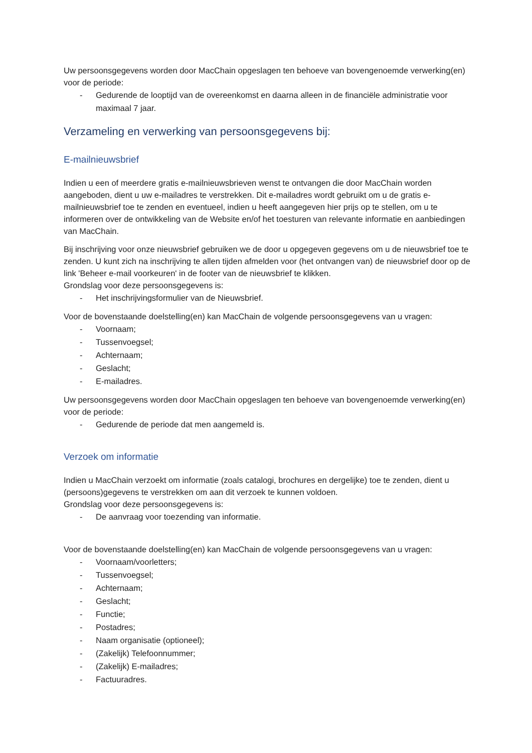Uw persoonsgegevens worden door MacChain opgeslagen ten behoeve van bovengenoemde verwerking(en) voor de periode:
- Gedurende de looptijd van de overeenkomst en daarna alleen in de financiële administratie voor maximaal 7 jaar.
Verzameling en verwerking van persoonsgegevens bij:
E-mailnieuwsbrief
Indien u een of meerdere gratis e-mailnieuwsbrieven wenst te ontvangen die door MacChain worden aangeboden, dient u uw e-mailadres te verstrekken. Dit e-mailadres wordt gebruikt om u de gratis e-mailnieuwsbrief toe te zenden en eventueel, indien u heeft aangegeven hier prijs op te stellen, om u te informeren over de ontwikkeling van de Website en/of het toesturen van relevante informatie en aanbiedingen van MacChain.
Bij inschrijving voor onze nieuwsbrief gebruiken we de door u opgegeven gegevens om u de nieuwsbrief toe te zenden. U kunt zich na inschrijving te allen tijden afmelden voor (het ontvangen van) de nieuwsbrief door op de link 'Beheer e-mail voorkeuren' in de footer van de nieuwsbrief te klikken.
Grondslag voor deze persoonsgegevens is:
- Het inschrijvingsformulier van de Nieuwsbrief.
Voor de bovenstaande doelstelling(en) kan MacChain de volgende persoonsgegevens van u vragen:
- Voornaam;
- Tussenvoegsel;
- Achternaam;
- Geslacht;
- E-mailadres.
Uw persoonsgegevens worden door MacChain opgeslagen ten behoeve van bovengenoemde verwerking(en) voor de periode:
- Gedurende de periode dat men aangemeld is.
Verzoek om informatie
Indien u MacChain verzoekt om informatie (zoals catalogi, brochures en dergelijke) toe te zenden, dient u (persoons)gegevens te verstrekken om aan dit verzoek te kunnen voldoen.
Grondslag voor deze persoonsgegevens is:
- De aanvraag voor toezending van informatie.
Voor de bovenstaande doelstelling(en) kan MacChain de volgende persoonsgegevens van u vragen:
- Voornaam/voorletters;
- Tussenvoegsel;
- Achternaam;
- Geslacht;
- Functie;
- Postadres;
- Naam organisatie (optioneel);
- (Zakelijk) Telefoonnummer;
- (Zakelijk) E-mailadres;
- Factuuradres.